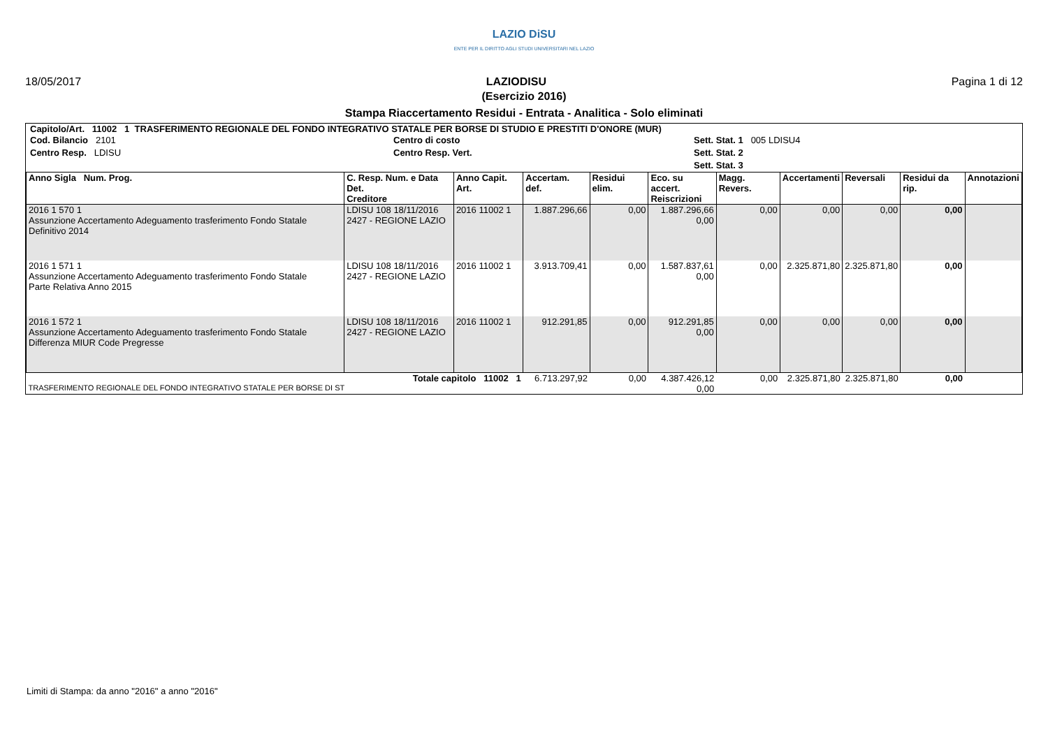LAZIO DiSU
ENTE PER IL DIRITTO AGLI STUDI UNIVERSITARI NEL LAZIO
18/05/2017 LAZIODISU Pagina 1 di 12
(Esercizio 2016)
Stampa Riaccertamento Residui - Entrata - Analitica - Solo eliminati
Capitolo/Art. 11002 1 TRASFERIMENTO REGIONALE DEL FONDO INTEGRATIVO STATALE PER BORSE DI STUDIO E PRESTITI D'ONORE (MUR)
Cod. Bilancio 2101
Centro Resp. LDISU
Centro di costo
Centro Resp. Vert.
Sett. Stat. 1 005 LDISU4
Sett. Stat. 2
Sett. Stat. 3
| Anno Sigla Num. Prog. | C. Resp. Num. e Data Det. Creditore | Anno Capit. Art. | Accertam. def. | Residui elim. | Eco. su accert. Reiscrizioni | Magg. Revers. | Accertamenti | Reversali | Residui da rip. | Annotazioni |
| --- | --- | --- | --- | --- | --- | --- | --- | --- | --- | --- |
| 2016 1 570 1 Assunzione Accertamento Adeguamento trasferimento Fondo Statale Definitivo 2014 | LDISU 108 18/11/2016 2427 - REGIONE LAZIO | 2016 11002 1 | 1.887.296,66 | 0,00 | 1.887.296,66 0,00 | 0,00 | 0,00 | 0,00 | 0,00 | |
| 2016 1 571 1 Assunzione Accertamento Adeguamento trasferimento Fondo Statale Parte Relativa Anno 2015 | LDISU 108 18/11/2016 2427 - REGIONE LAZIO | 2016 11002 1 | 3.913.709,41 | 0,00 | 1.587.837,61 0,00 | 0,00 | 2.325.871,80 | 2.325.871,80 | 0,00 | |
| 2016 1 572 1 Assunzione Accertamento Adeguamento trasferimento Fondo Statale Differenza MIUR Code Pregresse | LDISU 108 18/11/2016 2427 - REGIONE LAZIO | 2016 11002 1 | 912.291,85 | 0,00 | 912.291,85 0,00 | 0,00 | 0,00 | 0,00 | 0,00 | |
| Totale capitolo 11002 1 TRASFERIMENTO REGIONALE DEL FONDO INTEGRATIVO STATALE PER BORSE DI ST | | | 6.713.297,92 | 0,00 | 4.387.426,12 0,00 | 0,00 | 2.325.871,80 | 2.325.871,80 | 0,00 | |
Limiti di Stampa: da anno "2016" a anno "2016"